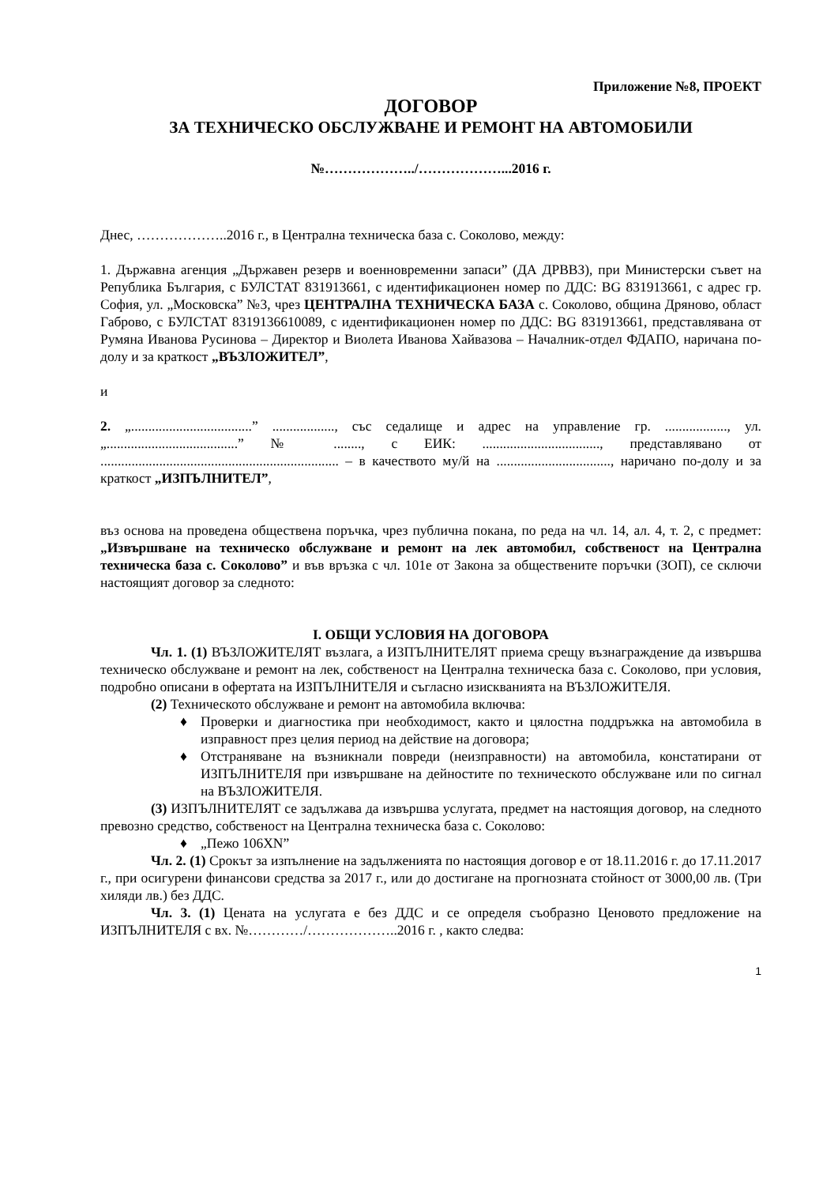Приложение №8, ПРОЕКТ
ДОГОВОР
ЗА ТЕХНИЧЕСКО ОБСЛУЖВАНЕ И РЕМОНТ НА АВТОМОБИЛИ
№………………../………………...2016 г.
Днес, ………………..2016 г., в Централна техническа база с. Соколово, между:
1. Държавна агенция „Държавен резерв и военновременни запаси” (ДА ДРВВЗ), при Министерски съвет на Република България, с БУЛСТАТ 831913661, с идентификационен номер по ДДС: BG 831913661, с адрес гр. София, ул. „Московска” №3, чрез ЦЕНТРАЛНА ТЕХНИЧЕСКА БАЗА с. Соколово, община Дряново, област Габрово, с БУЛСТАТ 8319136610089, с идентификационен номер по ДДС: BG 831913661, представлявана от Румяна Иванова Русинова – Директор и Виолета Иванова Хайвазова – Началник-отдел ФДАПО, наричана по-долу и за краткост „ВЪЗЛОЖИТЕЛ”,
и
2. „...................................” .................., със седалище и адрес на управление гр. .................., ул. „......................................” № ........, с ЕИК: .................................., представлявано от ..................................................................... – в качеството му/й на ................................., наричано по-долу и за краткост „ИЗПЪЛНИТЕЛ”,
въз основа на проведена обществена поръчка, чрез публична покана, по реда на чл. 14, ал. 4, т. 2, с предмет: „Извършване на техническо обслужване и ремонт на лек автомобил, собственост на Централна техническа база с. Соколово” и във връзка с чл. 101е от Закона за обществените поръчки (ЗОП), се сключи настоящият договор за следното:
I. ОБЩИ УСЛОВИЯ НА ДОГОВОРА
Чл. 1. (1) ВЪЗЛОЖИТЕЛЯТ възлага, а ИЗПЪЛНИТЕЛЯТ приема срещу възнаграждение да извършва техническо обслужване и ремонт на лек, собственост на Централна техническа база с. Соколово, при условия, подробно описани в офертата на ИЗПЪЛНИТЕЛЯ и съгласно изискванията на ВЪЗЛОЖИТЕЛЯ.
(2) Техническото обслужване и ремонт на автомобила включва:
♦ Проверки и диагностика при необходимост, както и цялостна поддръжка на автомобила в изправност през целия период на действие на договора;
♦ Отстраняване на възникнали повреди (неизправности) на автомобила, констатирани от ИЗПЪЛНИТЕЛЯ при извършване на дейностите по техническото обслужване или по сигнал на ВЪЗЛОЖИТЕЛЯ.
(3) ИЗПЪЛНИТЕЛЯТ се задължава да извършва услугата, предмет на настоящия договор, на следното превозно средство, собственост на Централна техническа база с. Соколово:
♦ „Пежо 106XN”
Чл. 2. (1) Срокът за изпълнение на задълженията по настоящия договор е от 18.11.2016 г. до 17.11.2017 г., при осигурени финансови средства за 2017 г., или до достигане на прогнозната стойност от 3000,00 лв. (Три хиляди лв.) без ДДС.
Чл. 3. (1) Цената на услугата е без ДДС и се определя съобразно Ценовото предложение на ИЗПЪЛНИТЕЛЯ с вх. №…………/………………..2016 г. , както следва:
1